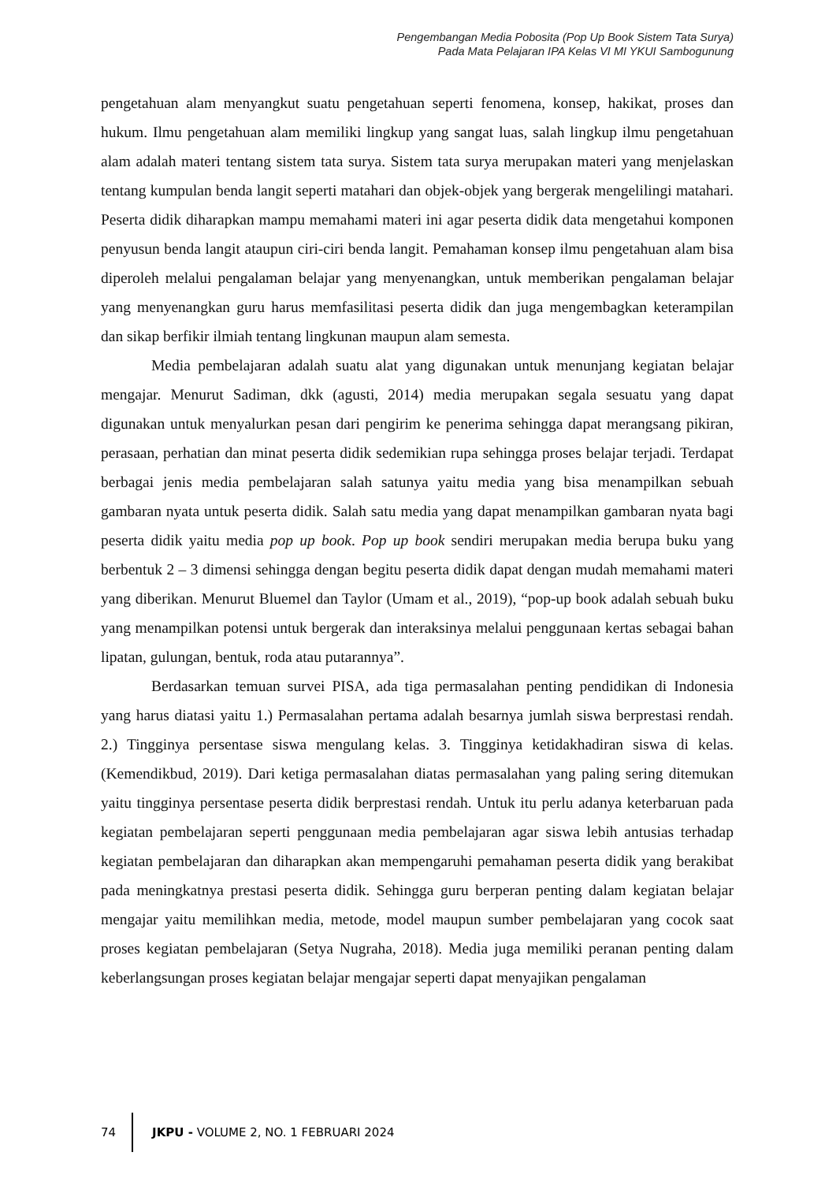Pengembangan Media Pobosita (Pop Up Book Sistem Tata Surya)
Pada Mata Pelajaran IPA Kelas VI MI YKUI Sambogunung
pengetahuan alam menyangkut suatu pengetahuan seperti fenomena, konsep, hakikat, proses dan hukum. Ilmu pengetahuan alam memiliki lingkup yang sangat luas, salah lingkup ilmu pengetahuan alam adalah materi tentang sistem tata surya. Sistem tata surya merupakan materi yang menjelaskan tentang kumpulan benda langit seperti matahari dan objek-objek yang bergerak mengelilingi matahari. Peserta didik diharapkan mampu memahami materi ini agar peserta didik data mengetahui komponen penyusun benda langit ataupun ciri-ciri benda langit. Pemahaman konsep ilmu pengetahuan alam bisa diperoleh melalui pengalaman belajar yang menyenangkan, untuk memberikan pengalaman belajar yang menyenangkan guru harus memfasilitasi peserta didik dan juga mengembagkan keterampilan dan sikap berfikir ilmiah tentang lingkunan maupun alam semesta.
Media pembelajaran adalah suatu alat yang digunakan untuk menunjang kegiatan belajar mengajar. Menurut Sadiman, dkk (agusti, 2014) media merupakan segala sesuatu yang dapat digunakan untuk menyalurkan pesan dari pengirim ke penerima sehingga dapat merangsang pikiran, perasaan, perhatian dan minat peserta didik sedemikian rupa sehingga proses belajar terjadi. Terdapat berbagai jenis media pembelajaran salah satunya yaitu media yang bisa menampilkan sebuah gambaran nyata untuk peserta didik. Salah satu media yang dapat menampilkan gambaran nyata bagi peserta didik yaitu media pop up book. Pop up book sendiri merupakan media berupa buku yang berbentuk 2 – 3 dimensi sehingga dengan begitu peserta didik dapat dengan mudah memahami materi yang diberikan. Menurut Bluemel dan Taylor (Umam et al., 2019), “pop-up book adalah sebuah buku yang menampilkan potensi untuk bergerak dan interaksinya melalui penggunaan kertas sebagai bahan lipatan, gulungan, bentuk, roda atau putarannya”.
Berdasarkan temuan survei PISA, ada tiga permasalahan penting pendidikan di Indonesia yang harus diatasi yaitu 1.) Permasalahan pertama adalah besarnya jumlah siswa berprestasi rendah. 2.) Tingginya persentase siswa mengulang kelas. 3. Tingginya ketidakhadiran siswa di kelas. (Kemendikbud, 2019). Dari ketiga permasalahan diatas permasalahan yang paling sering ditemukan yaitu tingginya persentase peserta didik berprestasi rendah. Untuk itu perlu adanya keterbaruan pada kegiatan pembelajaran seperti penggunaan media pembelajaran agar siswa lebih antusias terhadap kegiatan pembelajaran dan diharapkan akan mempengaruhi pemahaman peserta didik yang berakibat pada meningkatnya prestasi peserta didik. Sehingga guru berperan penting dalam kegiatan belajar mengajar yaitu memilihkan media, metode, model maupun sumber pembelajaran yang cocok saat proses kegiatan pembelajaran (Setya Nugraha, 2018). Media juga memiliki peranan penting dalam keberlangsungan proses kegiatan belajar mengajar seperti dapat menyajikan pengalaman
74
JKPU - VOLUME 2, NO. 1 FEBRUARI 2024